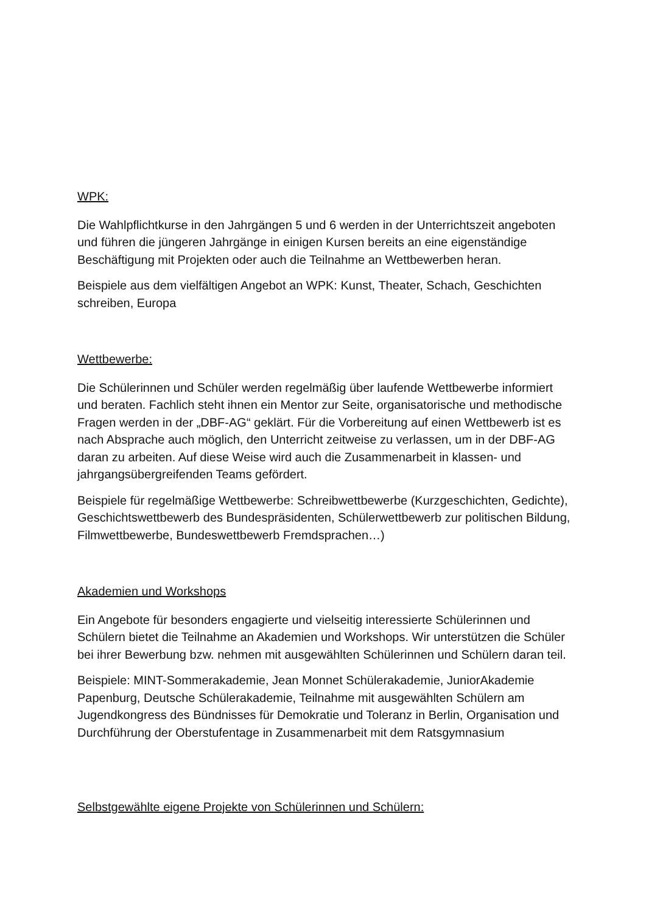WPK:
Die Wahlpflichtkurse in den Jahrgängen 5 und 6 werden in der Unterrichtszeit angeboten und führen die jüngeren Jahrgänge in einigen Kursen bereits an eine eigenständige Beschäftigung mit Projekten oder auch die Teilnahme an Wettbewerben heran.
Beispiele aus dem vielfältigen Angebot an WPK: Kunst, Theater, Schach, Geschichten schreiben, Europa
Wettbewerbe:
Die Schülerinnen und Schüler werden regelmäßig über laufende Wettbewerbe informiert und beraten. Fachlich steht ihnen ein Mentor zur Seite, organisatorische und methodische Fragen werden in der „DBF-AG“ geklärt. Für die Vorbereitung auf einen Wettbewerb ist es nach Absprache auch möglich, den Unterricht zeitweise zu verlassen, um in der DBF-AG daran zu arbeiten. Auf diese Weise wird auch die Zusammenarbeit in klassen- und jahrgangsübergreifenden Teams gefördert.
Beispiele für regelmäßige Wettbewerbe: Schreibwettbewerbe (Kurzgeschichten, Gedichte), Geschichtswettbewerb des Bundespräsidenten, Schülerwettbewerb zur politischen Bildung, Filmwettbewerbe, Bundeswettbewerb Fremdsprachen…)
Akademien und Workshops
Ein Angebote für besonders engagierte und vielseitig interessierte Schülerinnen und Schülern bietet die Teilnahme an Akademien und Workshops. Wir unterstützen die Schüler bei ihrer Bewerbung bzw. nehmen mit ausgewählten Schülerinnen und Schülern daran teil.
Beispiele: MINT-Sommerakademie, Jean Monnet Schülerakademie, JuniorAkademie Papenburg, Deutsche Schülerakademie, Teilnahme mit ausgewählten Schülern am Jugendkongress des Bündnisses für Demokratie und Toleranz in Berlin, Organisation und Durchführung der Oberstufentage in Zusammenarbeit mit dem Ratsgymnasium
Selbstgewählte eigene Projekte von Schülerinnen und Schülern: